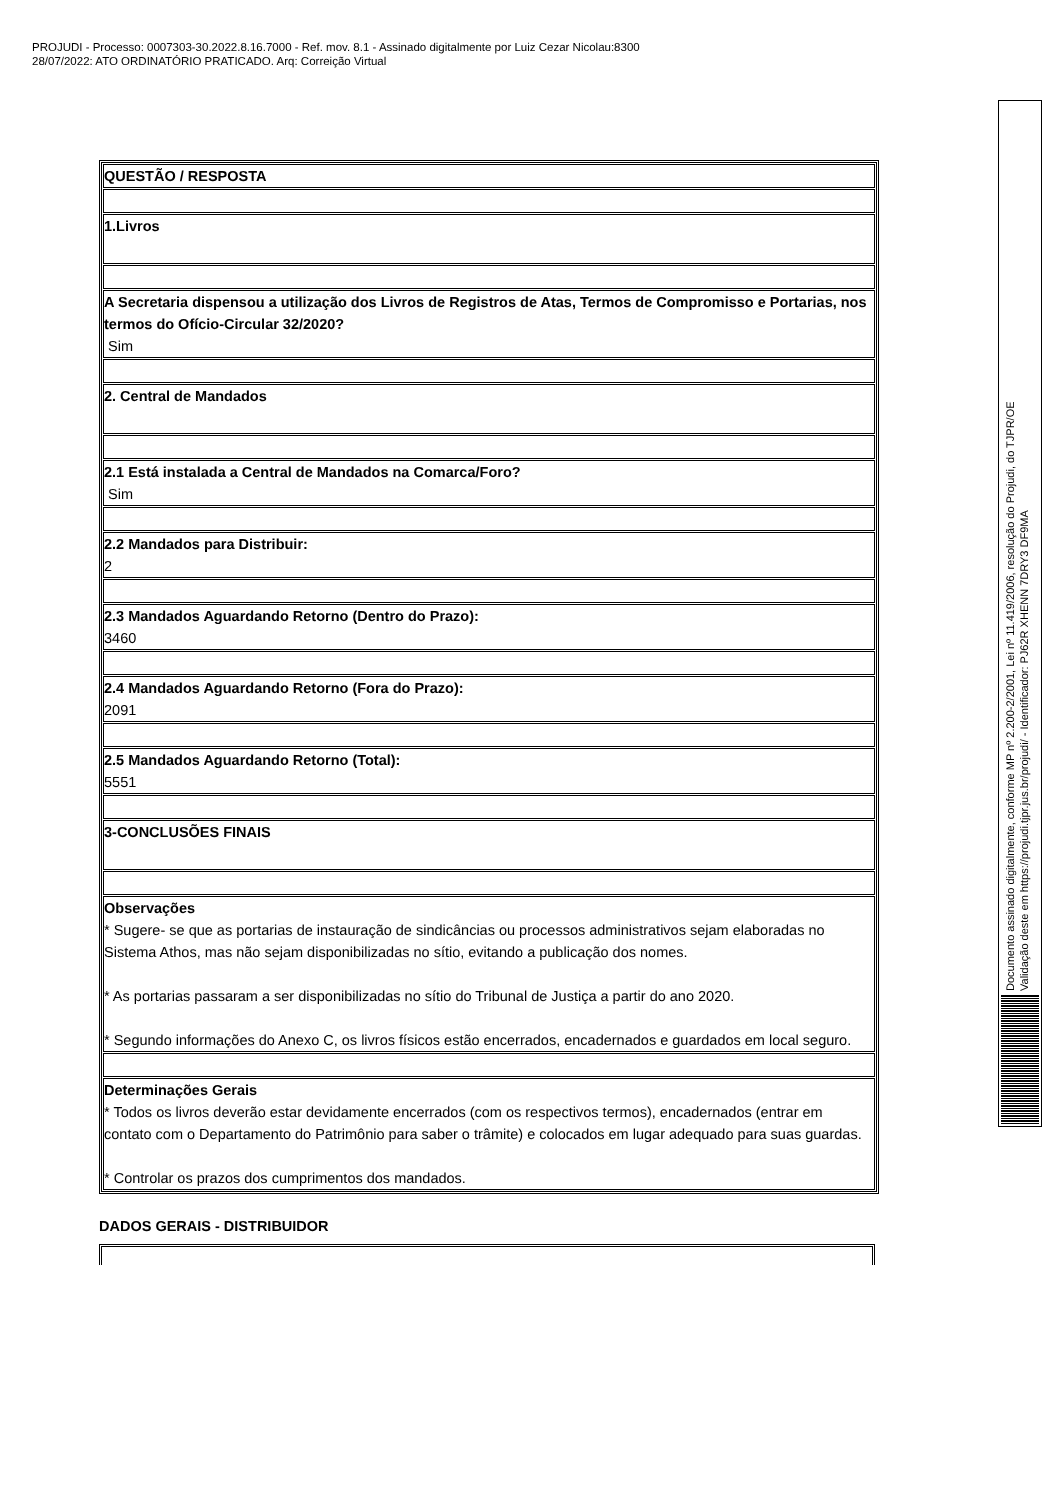PROJUDI - Processo: 0007303-30.2022.8.16.7000 - Ref. mov. 8.1 - Assinado digitalmente por Luiz Cezar Nicolau:8300
28/07/2022: ATO ORDINATÓRIO PRATICADO. Arq: Correição Virtual
| QUESTÃO / RESPOSTA |
| 1.Livros |
| A Secretaria dispensou a utilização dos Livros de Registros de Atas, Termos de Compromisso e Portarias, nos termos do Ofício-Circular 32/2020? Sim |
| 2. Central de Mandados |
| 2.1 Está instalada a Central de Mandados na Comarca/Foro? Sim |
| 2.2 Mandados para Distribuir: 2 |
| 2.3 Mandados Aguardando Retorno (Dentro do Prazo): 3460 |
| 2.4 Mandados Aguardando Retorno (Fora do Prazo): 2091 |
| 2.5 Mandados Aguardando Retorno (Total): 5551 |
| 3-CONCLUSÕES FINAIS |
| Observações * Sugere- se que as portarias de instauração de sindicâncias ou processos administrativos sejam elaboradas no Sistema Athos, mas não sejam disponibilizadas no sítio, evitando a publicação dos nomes. * As portarias passaram a ser disponibilizadas no sítio do Tribunal de Justiça a partir do ano 2020. * Segundo informações do Anexo C, os livros físicos estão encerrados, encadernados e guardados em local seguro. |
| Determinações Gerais * Todos os livros deverão estar devidamente encerrados (com os respectivos termos), encadernados (entrar em contato com o Departamento do Patrimônio para saber o trâmite) e colocados em lugar adequado para suas guardas. * Controlar os prazos dos cumprimentos dos mandados. |
DADOS GERAIS - DISTRIBUIDOR
Documento assinado digitalmente, conforme MP nº 2.200-2/2001, Lei nº 11.419/2006, resolução do Projudi, do TJPR/OE
Validação deste em https://projudi.tjpr.jus.br/projudi/ - Identificador: PJ62R XHENN 7DRY3 DF9MA